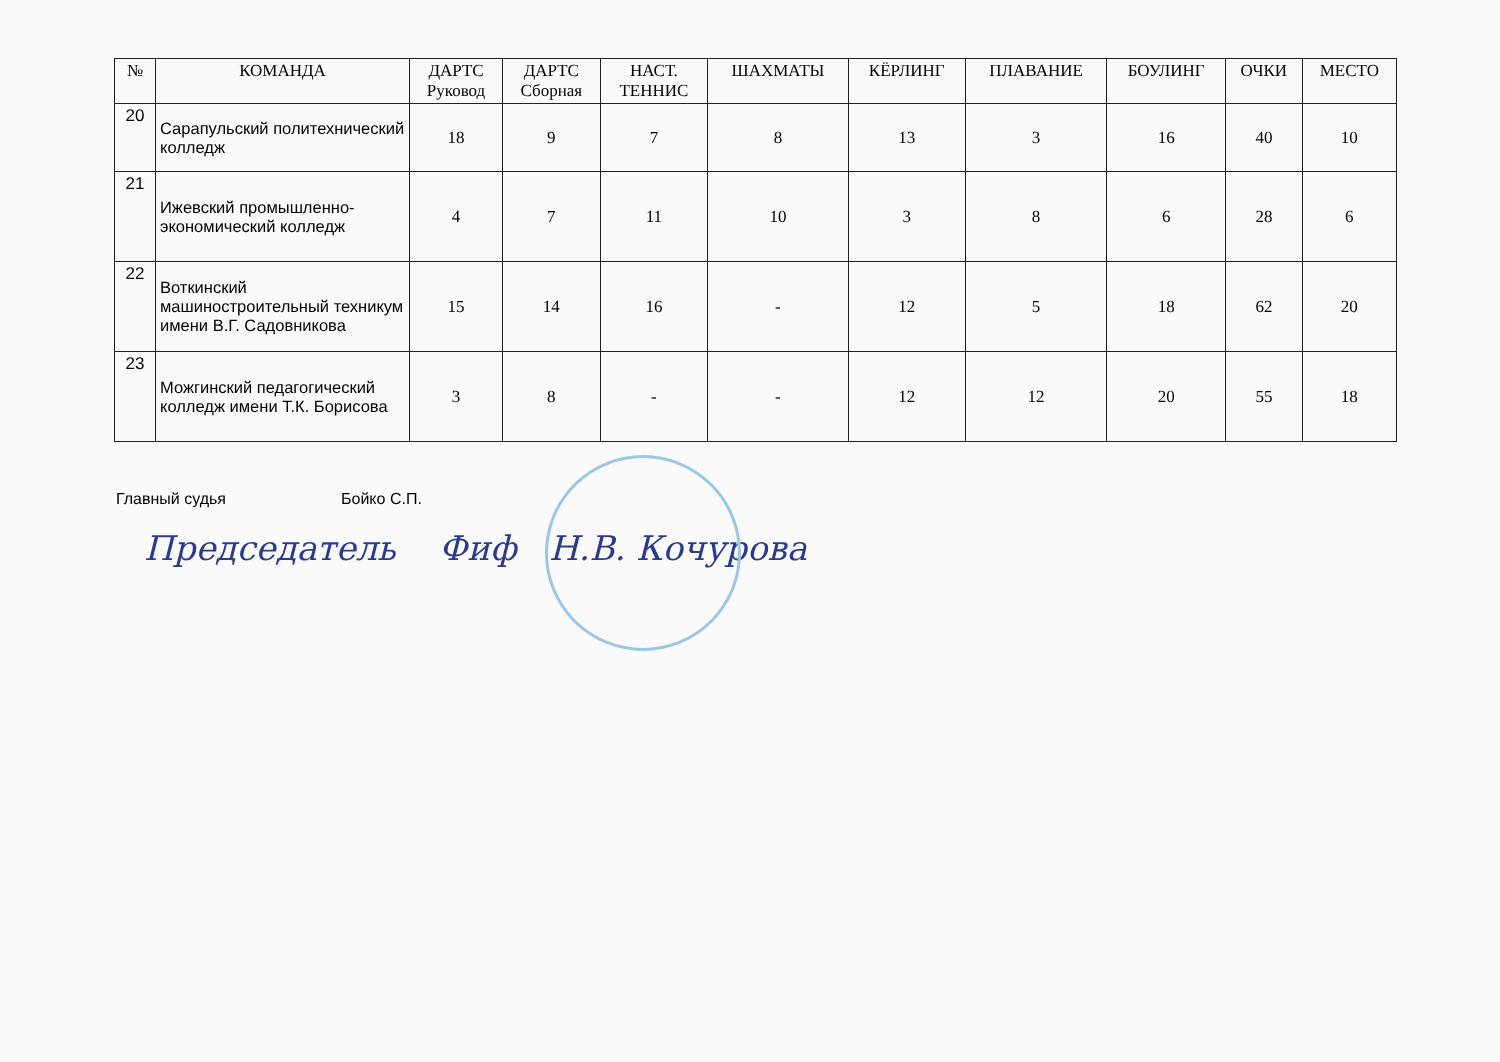| № | КОМАНДА | ДАРТС Руковод | ДАРТС Сборная | НАСТ. ТЕННИС | ШАХМАТЫ | КЁРЛИНГ | ПЛАВАНИЕ | БОУЛИНГ | ОЧКИ | МЕСТО |
| --- | --- | --- | --- | --- | --- | --- | --- | --- | --- | --- |
| 20 | Сарапульский политехнический колледж | 18 | 9 | 7 | 8 | 13 | 3 | 16 | 40 | 10 |
| 21 | Ижевский промышленно-экономический колледж | 4 | 7 | 11 | 10 | 3 | 8 | 6 | 28 | 6 |
| 22 | Воткинский машиностроительный техникум имени В.Г. Садовникова | 15 | 14 | 16 | - | 12 | 5 | 18 | 62 | 20 |
| 23 | Можгинский педагогический колледж имени Т.К. Борисова | 3 | 8 | - | - | 12 | 12 | 20 | 55 | 18 |
Главный судья Бойко С.П.
Председатель Фиф Н.В. Кочурова